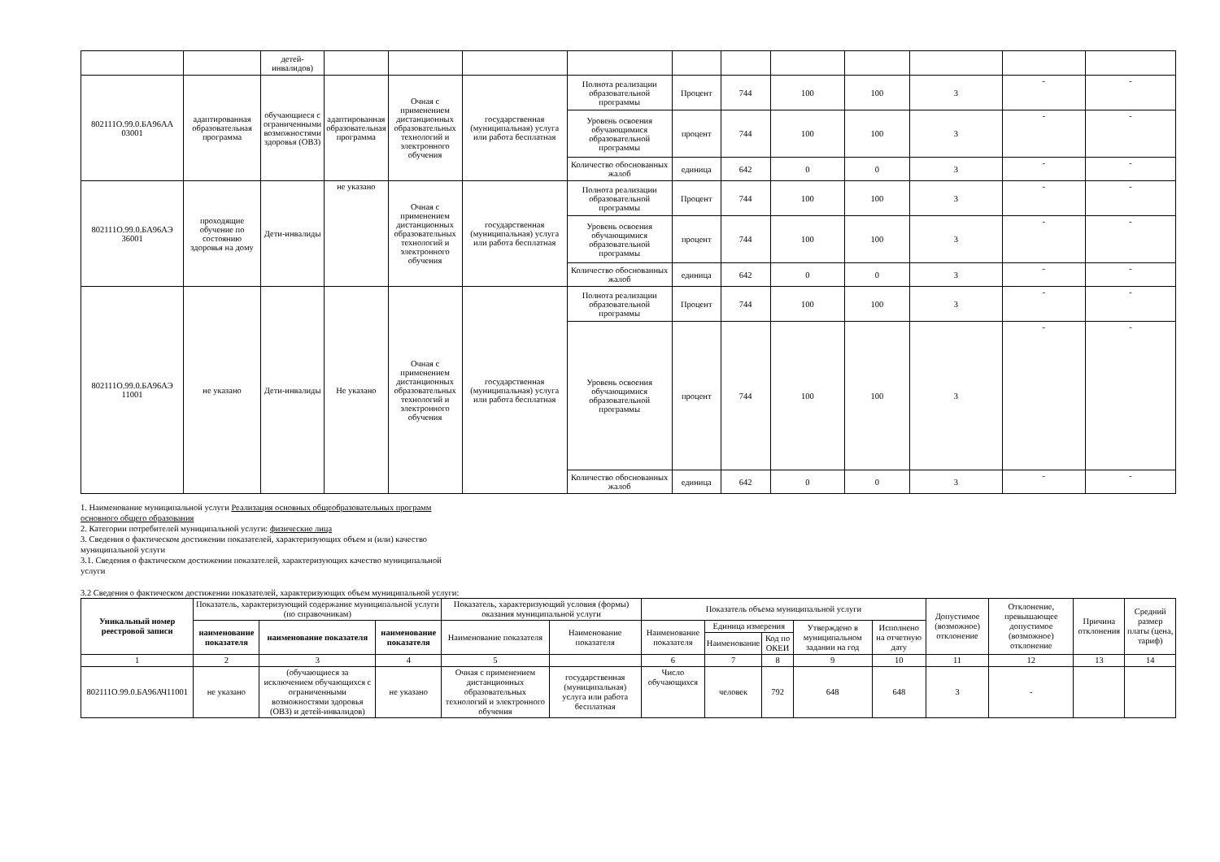| | | детей-инвалидов) | | | | | | | | | | | |
| 802111О.99.0.БА96АА 03001 | адаптированная образовательная программа | обучающиеся с ограниченными возможностями здоровья (ОВЗ) | адаптированная образовательная программа | Очная с применением дистанционных образовательных технологий и электронного обучения | государственная (муниципальная) услуга или работа бесплатная | Полнота реализации образовательной программы | Процент | 744 | 100 | 100 | 3 | - | - |
| | | | | | | Уровень освоения обучающимися образовательной программы | процент | 744 | 100 | 100 | 3 | - | - |
| | | | | | | Количество обоснованных жалоб | единица | 642 | 0 | 0 | 3 | - | - |
| 802111О.99.0.БА96АЭ 36001 | проходящие обучение по состоянию здоровья на дому | Дети-инвалиды | не указано | Очная с применением дистанционных образовательных технологий и электронного обучения | государственная (муниципальная) услуга или работа бесплатная | Полнота реализации образовательной программы | Процент | 744 | 100 | 100 | 3 | - | - |
| | | | | | | Уровень освоения обучающимися образовательной программы | процент | 744 | 100 | 100 | 3 | - | - |
| | | | | | | Количество обоснованных жалоб | единица | 642 | 0 | 0 | 3 | - | - |
| 802111О.99.0.БА96АЭ 11001 | не указано | Дети-инвалиды | Не указано | Очная с применением дистанционных образовательных технологий и электронного обучения | государственная (муниципальная) услуга или работа бесплатная | Полнота реализации образовательной программы | Процент | 744 | 100 | 100 | 3 | - | - |
| | | | | | | Уровень освоения обучающимися образовательной программы | процент | 744 | 100 | 100 | 3 | - | - |
| | | | | | | Количество обоснованных жалоб | единица | 642 | 0 | 0 | 3 | - | - |
1. Наименование муниципальной услуги Реализация основных общеобразовательных программ основного общего образования
2. Категории потребителей муниципальной услуги: физические лица
3. Сведения о фактическом достижении показателей, характеризующих объем и (или) качество муниципальной услуги
3.1. Сведения о фактическом достижении показателей, характеризующих качество муниципальной услуги
3.2 Сведения о фактическом достижении показателей, характеризующих объем муниципальной услуги:
| Уникальный номер реестровой записи | Показатель, характеризующий содержание муниципальной услуги (по справочникам) | | | Показатель, характеризующий условия (формы) оказания муниципальной услуги | | Показатель объема муниципальной услуги | | | | | Допустимое (возможное) отклонение | Отклонение, превышающее допустимое (возможное) отклонение | Причина отклонения | Средний размер платы (цена, тариф) |
| --- | --- | --- | --- | --- | --- | --- | --- | --- | --- | --- | --- | --- | --- | --- |
| | наименование показателя | наименование показателя | наименование показателя | Наименование показателя | Наименование показателя | Наименование показателя | Единица измерения | | Утверждено в муниципальном задании на год | Исполнено на отчетную дату | | | | |
| | | | | | | | Наименование | Код по ОКЕИ | | | | | | |
| 1 | 2 | 3 | 4 | 5 | | 6 | 7 | 8 | 9 | 10 | 11 | 12 | 13 | 14 |
| 802111О.99.0.БА96АЧ11001 | не указано | (обучающиеся за исключением обучающихся с ограниченными возможностями здоровья (ОВЗ) и детей-инвалидов) | не указано | Очная с применением дистанционных образовательных технологий и электронного обучения | государственная (муниципальная) услуга или работа бесплатная | Число обучающихся | человек | 792 | 648 | 648 | 3 | - | | |